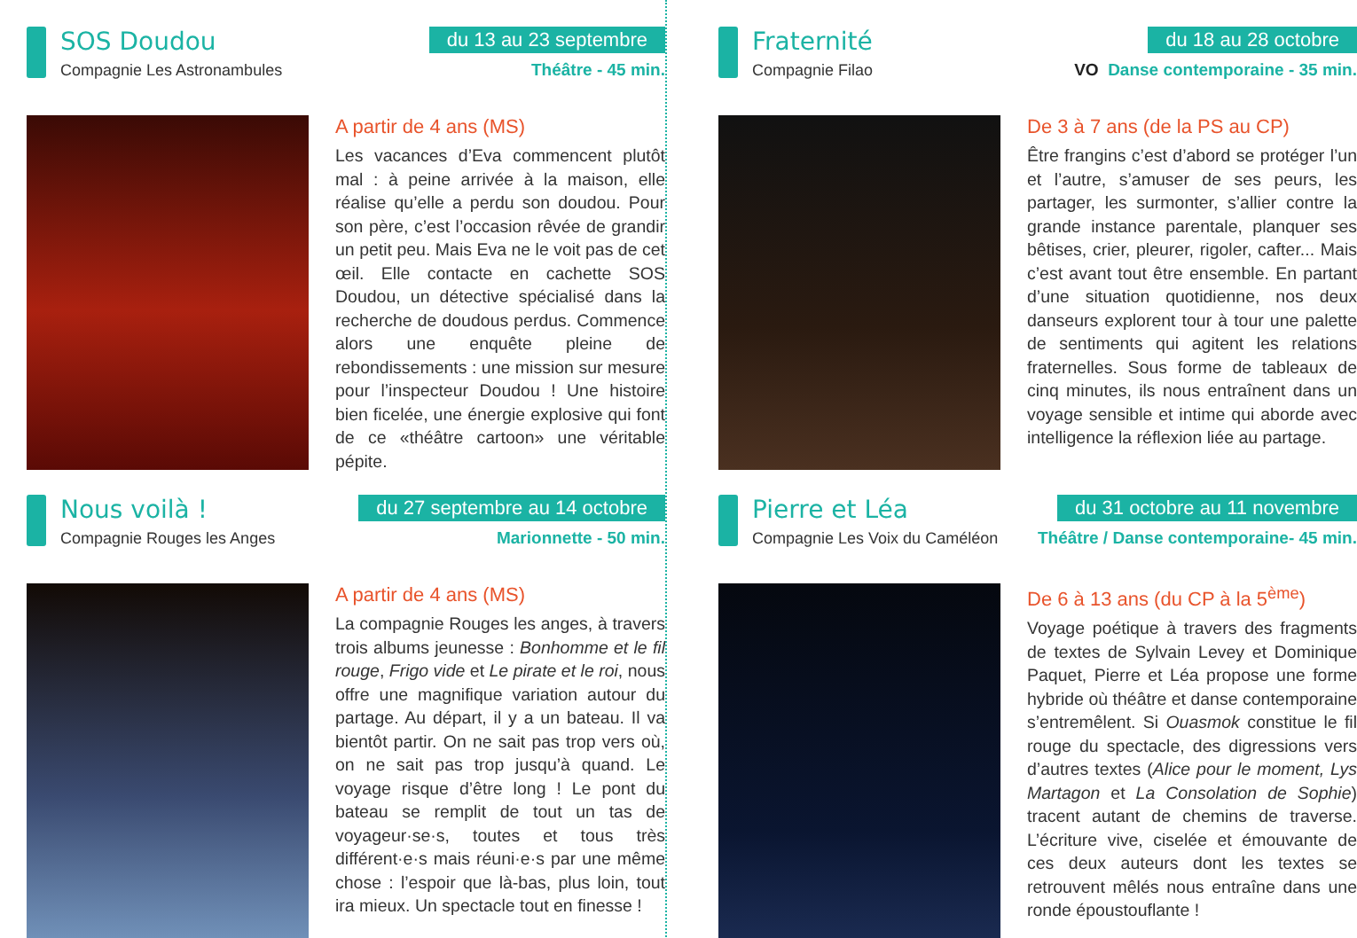SOS Doudou
Compagnie Les Astronambules
du 13 au 23 septembre
Théâtre - 45 min.
A partir de 4 ans (MS)
Les vacances d’Eva commencent plutôt mal : à peine arrivée à la maison, elle réalise qu’elle a perdu son doudou. Pour son père, c’est l’occasion rêvée de grandir un petit peu. Mais Eva ne le voit pas de cet œil. Elle contacte en cachette SOS Doudou, un détective spécialisé dans la recherche de doudous perdus. Commence alors une enquête pleine de rebondissements : une mission sur mesure pour l’inspecteur Doudou ! Une histoire bien ficelée, une énergie explosive qui font de ce «théâtre cartoon» une véritable pépite.
Fraternité
Compagnie Filao
du 18 au 28 octobre
VO Danse contemporaine - 35 min.
De 3 à 7 ans (de la PS au CP)
Être frangins c’est d’abord se protéger l’un et l’autre, s’amuser de ses peurs, les partager, les surmonter, s’allier contre la grande instance parentale, planquer ses bêtises, crier, pleurer, rigoler, cafter... Mais c’est avant tout être ensemble. En partant d’une situation quotidienne, nos deux danseurs explorent tour à tour une palette de sentiments qui agitent les relations fraternelles. Sous forme de tableaux de cinq minutes, ils nous entraînent dans un voyage sensible et intime qui aborde avec intelligence la réflexion liée au partage.
Nous voilà !
Compagnie Rouges les Anges
du 27 septembre au 14 octobre
Marionnette - 50 min.
A partir de 4 ans (MS)
La compagnie Rouges les anges, à travers trois albums jeunesse : Bonhomme et le fil rouge, Frigo vide et Le pirate et le roi, nous offre une magnifique variation autour du partage. Au départ, il y a un bateau. Il va bientôt partir. On ne sait pas trop vers où, on ne sait pas trop jusqu’à quand. Le voyage risque d’être long ! Le pont du bateau se remplit de tout un tas de voyageur·se·s, toutes et tous très différent·e·s mais réuni·e·s par une même chose : l’espoir que là-bas, plus loin, tout ira mieux. Un spectacle tout en finesse !
Pierre et Léa
Compagnie Les Voix du Caméléon
du 31 octobre au 11 novembre
Théâtre / Danse contemporaine- 45 min.
De 6 à 13 ans (du CP à la 5<sup>ème</sup>)
Voyage poétique à travers des fragments de textes de Sylvain Levey et Dominique Paquet, Pierre et Léa propose une forme hybride où théâtre et danse contemporaine s’entremêlent. Si Ouasmok constitue le fil rouge du spectacle, des digressions vers d’autres textes (Alice pour le moment, Lys Martagon et La Consolation de Sophie) tracent autant de chemins de traverse. L’écriture vive, ciselée et émouvante de ces deux auteurs dont les textes se retrouvent mêlés nous entraîne dans une ronde époustouflante !